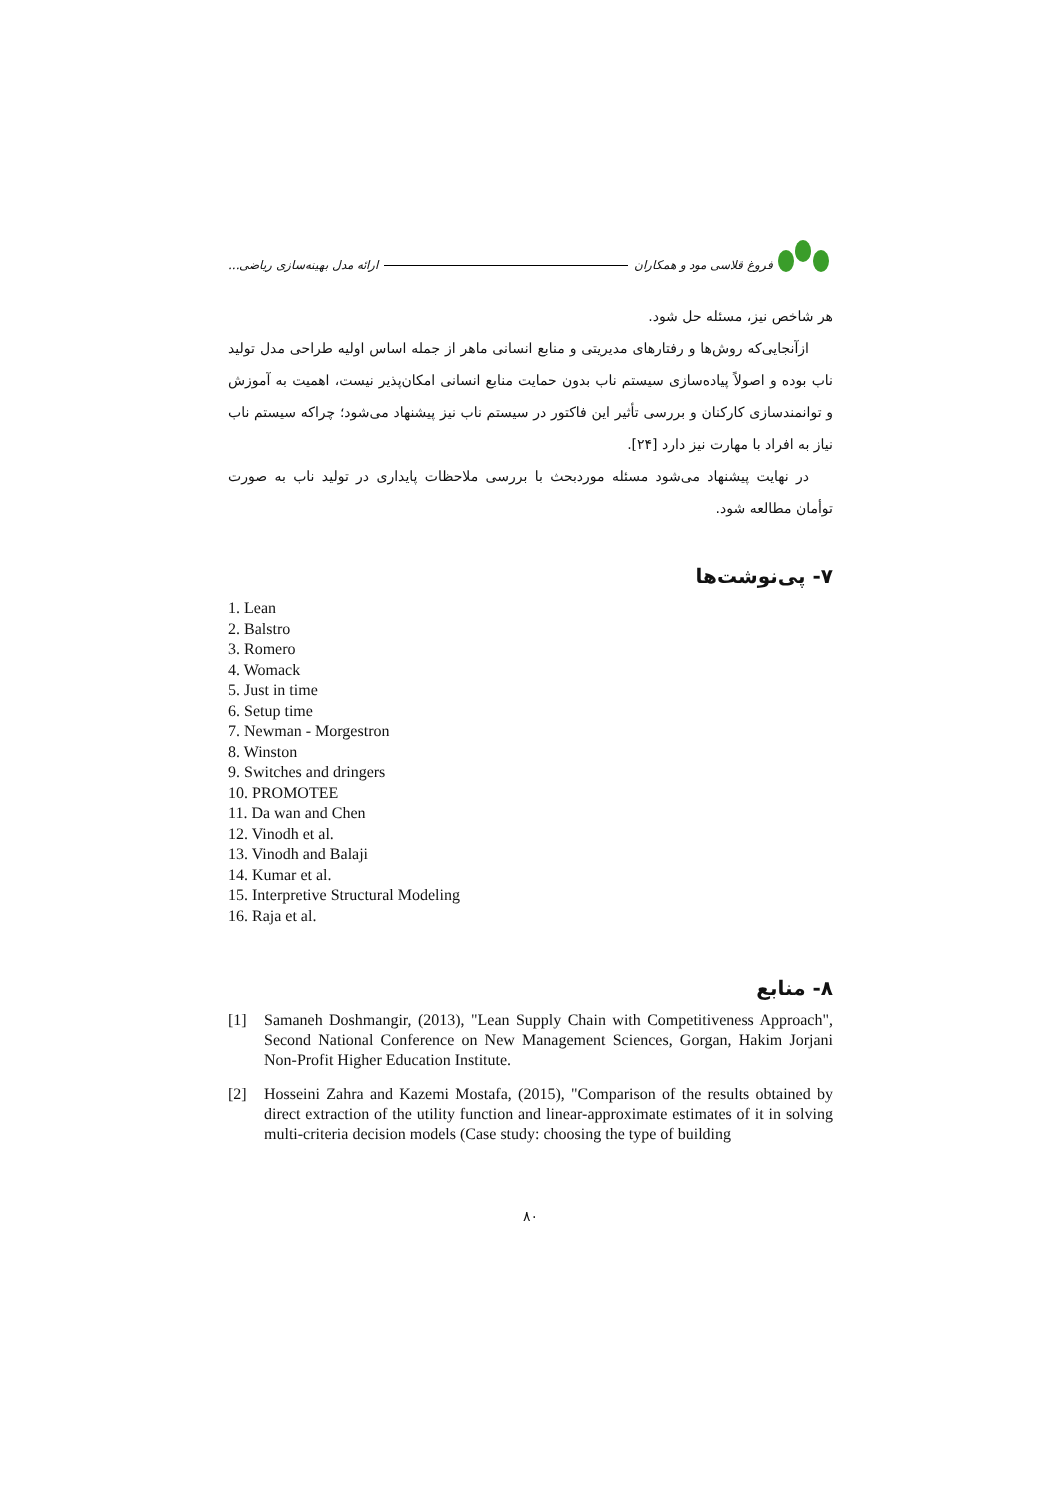فروغ قلاسی مود و همکاران ارائه مدل بهینه‌سازی ریاضی...
هر شاخص نیز، مسئله حل شود.
ازآنجایی‌که روش‌ها و رفتارهای مدیریتی و منابع انسانی ماهر از جمله اساس اولیه طراحی مدل تولید ناب بوده و اصولاً پیاده‌سازی سیستم ناب بدون حمایت منابع انسانی امکان‌پذیر نیست، اهمیت به آموزش و توانمندسازی کارکنان و بررسی تأثیر این فاکتور در سیستم ناب نیز پیشنهاد می‌شود؛ چراکه سیستم ناب نیاز به افراد با مهارت نیز دارد [۲۴].
در نهایت پیشنهاد می‌شود مسئله موردبحث با بررسی ملاحظات پایداری در تولید ناب به صورت توأمان مطالعه شود.
۷- پی‌نوشت‌ها
1. Lean
2. Balstro
3. Romero
4. Womack
5. Just in time
6. Setup time
7. Newman - Morgestron
8. Winston
9. Switches and dringers
10. PROMOTEE
11. Da wan and Chen
12. Vinodh et al.
13. Vinodh and Balaji
14. Kumar et al.
15. Interpretive Structural Modeling
16. Raja et al.
۸- منابع
[1] Samaneh Doshmangir, (2013), "Lean Supply Chain with Competitiveness Approach", Second National Conference on New Management Sciences, Gorgan, Hakim Jorjani Non-Profit Higher Education Institute.
[2] Hosseini Zahra and Kazemi Mostafa, (2015), "Comparison of the results obtained by direct extraction of the utility function and linear-approximate estimates of it in solving multi-criteria decision models (Case study: choosing the type of building
۸۰